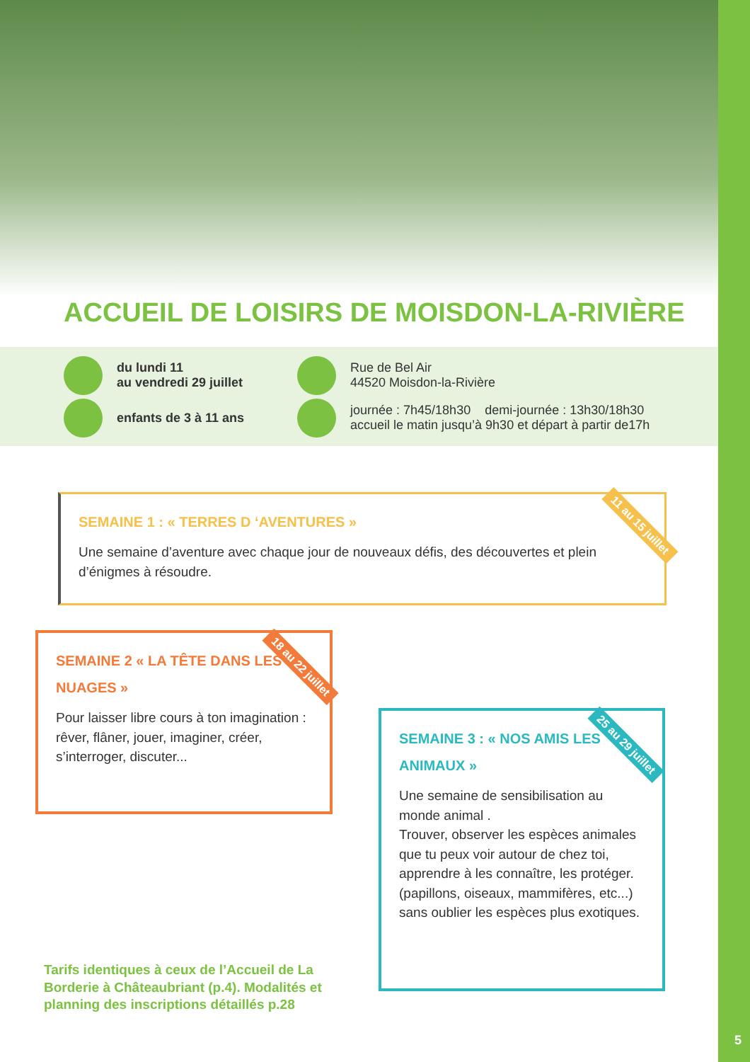ACCUEIL DE LOISIRS DE MOISDON-LA-RIVIÈRE
du lundi 11
au vendredi 29 juillet
enfants de 3 à 11 ans
Rue de Bel Air
44520 Moisdon-la-Rivière
journée : 7h45/18h30 demi-journée : 13h30/18h30
accueil le matin jusqu’à 9h30 et départ à partir de17h
SEMAINE 1 : « TERRES D ‘AVENTURES »
Une semaine d’aventure avec chaque jour de nouveaux défis, des découvertes et plein d’énigmes à résoudre.
11 au 15 juillet
SEMAINE 2 « LA TÊTE DANS LES NUAGES »
Pour laisser libre cours à ton imagination : rêver, flâner, jouer, imaginer, créer, s’interroger, discuter...
18 au 22 juillet
SEMAINE 3 : « NOS AMIS LES ANIMAUX »
Une semaine de sensibilisation au monde animal .
Trouver, observer les espèces animales que tu peux voir autour de chez toi, apprendre à les connaître, les protéger. (papillons, oiseaux, mammifères, etc...) sans oublier les espèces plus exotiques.
25 au 29 juillet
Tarifs identiques à ceux de l’Accueil de La Borderie à Châteaubriant (p.4). Modalités et planning des inscriptions détaillés p.28
5